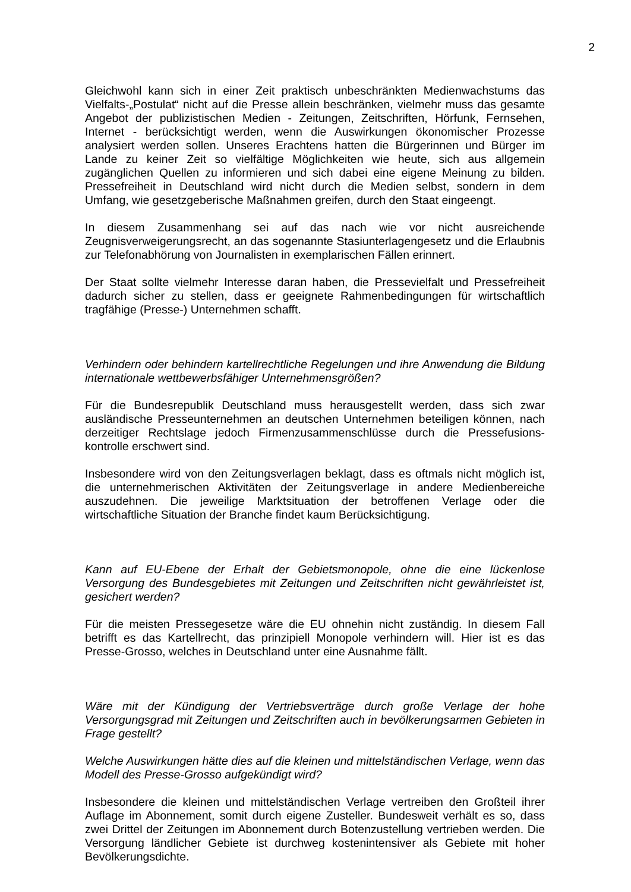2
Gleichwohl kann sich in einer Zeit praktisch unbeschränkten Medienwachstums das Vielfalts-„Postulat“ nicht auf die Presse allein beschränken, vielmehr muss das gesamte Angebot der publizistischen Medien - Zeitungen, Zeitschriften, Hörfunk, Fernsehen, Internet - berücksichtigt werden, wenn die Auswirkungen ökonomischer Prozesse analysiert werden sollen. Unseres Erachtens hatten die Bürgerinnen und Bürger im Lande zu keiner Zeit so vielfältige Möglichkeiten wie heute, sich aus allgemein zugänglichen Quellen zu informieren und sich dabei eine eigene Meinung zu bilden. Pressefreiheit in Deutschland wird nicht durch die Medien selbst, sondern in dem Umfang, wie gesetzgeberische Maßnahmen greifen, durch den Staat eingeengt.
In diesem Zusammenhang sei auf das nach wie vor nicht ausreichende Zeugnisverweigerungsrecht, an das sogenannte Stasiunterlagengesetz und die Erlaubnis zur Telefonabhörung von Journalisten in exemplarischen Fällen erinnert.
Der Staat sollte vielmehr Interesse daran haben, die Pressevielfalt und Pressefreiheit dadurch sicher zu stellen, dass er geeignete Rahmenbedingungen für wirtschaftlich tragfähige (Presse-) Unternehmen schafft.
Verhindern oder behindern kartellrechtliche Regelungen und ihre Anwendung die Bildung internationale wettbewerbsfähiger Unternehmensgrößen?
Für die Bundesrepublik Deutschland muss herausgestellt werden, dass sich zwar ausländische Presseunternehmen an deutschen Unternehmen beteiligen können, nach derzeitiger Rechtslage jedoch Firmenzusammenschlüsse durch die Pressefusions-kontrolle erschwert sind.
Insbesondere wird von den Zeitungsverlagen beklagt, dass es oftmals nicht möglich ist, die unternehmerischen Aktivitäten der Zeitungsverlage in andere Medienbereiche auszudehnen. Die jeweilige Marktsituation der betroffenen Verlage oder die wirtschaftliche Situation der Branche findet kaum Berücksichtigung.
Kann auf EU-Ebene der Erhalt der Gebietsmonopole, ohne die eine lückenlose Versorgung des Bundesgebietes mit Zeitungen und Zeitschriften nicht gewährleistet ist, gesichert werden?
Für die meisten Pressegesetze wäre die EU ohnehin nicht zuständig. In diesem Fall betrifft es das Kartellrecht, das prinzipiell Monopole verhindern will. Hier ist es das Presse-Grosso, welches in Deutschland unter eine Ausnahme fällt.
Wäre mit der Kündigung der Vertriebsverträge durch große Verlage der hohe Versorgungsgrad mit Zeitungen und Zeitschriften auch in bevölkerungsarmen Gebieten in Frage gestellt?
Welche Auswirkungen hätte dies auf die kleinen und mittelständischen Verlage, wenn das Modell des Presse-Grosso aufgekündigt wird?
Insbesondere die kleinen und mittelständischen Verlage vertreiben den Großteil ihrer Auflage im Abonnement, somit durch eigene Zusteller. Bundesweit verhält es so, dass zwei Drittel der Zeitungen im Abonnement durch Botenzustellung vertrieben werden. Die Versorgung ländlicher Gebiete ist durchweg kostenintensiver als Gebiete mit hoher Bevölkerungsdichte.